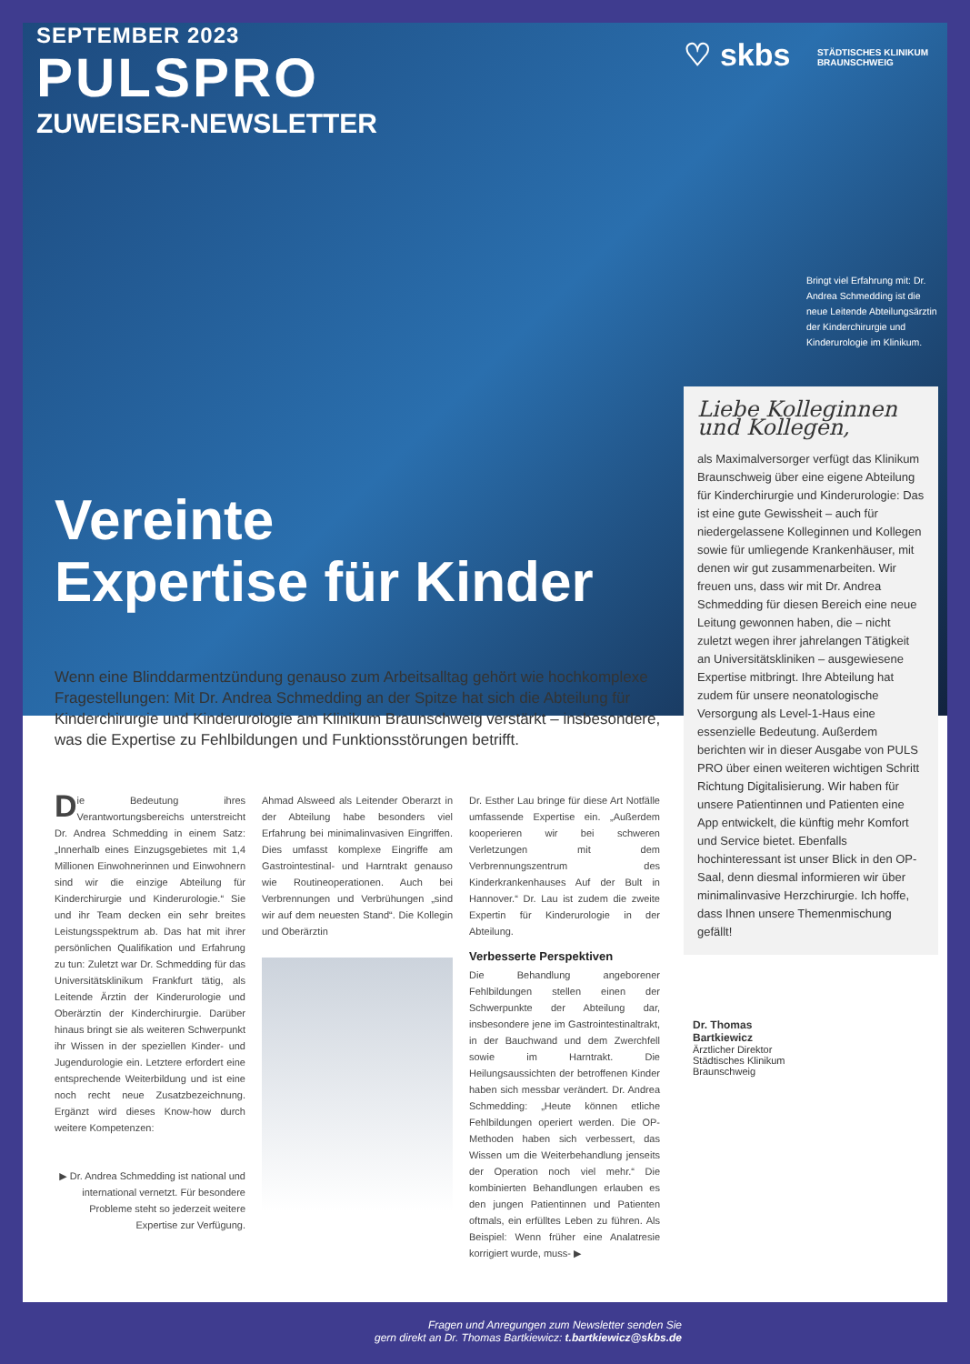SEPTEMBER 2023
PULSPRO
ZUWEISER-NEWSLETTER
Vereinte
Expertise für Kinder
Wenn eine Blinddarmentzündung genauso zum Arbeitsalltag gehört wie hochkomplexe Fragestellungen: Mit Dr. Andrea Schmedding an der Spitze hat sich die Abteilung für Kinderchirurgie und Kinderurologie am Klinikum Braunschweig verstärkt – insbesondere, was die Expertise zu Fehlbildungen und Funktionsstörungen betrifft.
Die Bedeutung ihres Verantwortungsbereichs unterstreicht Dr. Andrea Schmedding in einem Satz: „Innerhalb eines Einzugsgebietes mit 1,4 Millionen Einwohnerinnen und Einwohnern sind wir die einzige Abteilung für Kinderchirurgie und Kinderurologie.“ Sie und ihr Team decken ein sehr breites Leistungsspektrum ab. Das hat mit ihrer persönlichen Qualifikation und Erfahrung zu tun: Zuletzt war Dr. Schmedding für das Universitätsklinikum Frankfurt tätig, als Leitende Ärztin der Kinderurologie und Oberärztin der Kinderchirurgie. Darüber hinaus bringt sie als weiteren Schwerpunkt ihr Wissen in der speziellen Kinder- und Jugendurologie ein. Letztere erfordert eine entsprechende Weiterbildung und ist eine noch recht neue Zusatzbezeichnung. Ergänzt wird dieses Know-how durch weitere Kompetenzen:
▶ Dr. Andrea Schmedding ist national und international vernetzt. Für besondere Probleme steht so jederzeit weitere Expertise zur Verfügung.
Ahmad Alsweed als Leitender Oberarzt in der Abteilung habe besonders viel Erfahrung bei minimalinvasiven Eingriffen. Dies umfasst komplexe Eingriffe am Gastrointestinal- und Harntrakt genauso wie Routineoperationen. Auch bei Verbrennungen und Verbrühungen „sind wir auf dem neuesten Stand“. Die Kollegin und Oberärztin
Dr. Esther Lau bringe für diese Art Notfälle umfassende Expertise ein. „Außerdem kooperieren wir bei schweren Verletzungen mit dem Verbrennungszentrum des Kinderkrankenhauses Auf der Bult in Hannover.“ Dr. Lau ist zudem die zweite Expertin für Kinderurologie in der Abteilung.
Verbesserte Perspektiven
Die Behandlung angeborener Fehlbildungen stellen einen der Schwerpunkte der Abteilung dar, insbesondere jene im Gastrointestinaltrakt, in der Bauchwand und dem Zwerchfell sowie im Harntrakt. Die Heilungsaussichten der betroffenen Kinder haben sich messbar verändert. Dr. Andrea Schmedding: „Heute können etliche Fehlbildungen operiert werden. Die OP-Methoden haben sich verbessert, das Wissen um die Weiterbehandlung jenseits der Operation noch viel mehr.“ Die kombinierten Behandlungen erlauben es den jungen Patientinnen und Patienten oftmals, ein erfülltes Leben zu führen. Als Beispiel: Wenn früher eine Analatresie korrigiert wurde, muss- ▶
♡ skbs STÄDTISCHES KLINIKUM
BRAUNSCHWEIG
Bringt viel Erfahrung mit: Dr. Andrea Schmedding ist die neue Leitende Abteilungsärztin der Kinderchirurgie und Kinderurologie im Klinikum.
Liebe Kolleginnen
und Kollegen,
als Maximalversorger verfügt das Klinikum Braunschweig über eine eigene Abteilung für Kinderchirurgie und Kinderurologie: Das ist eine gute Gewissheit – auch für niedergelassene Kolleginnen und Kollegen sowie für umliegende Krankenhäuser, mit denen wir gut zusammenarbeiten. Wir freuen uns, dass wir mit Dr. Andrea Schmedding für diesen Bereich eine neue Leitung gewonnen haben, die – nicht zuletzt wegen ihrer jahrelangen Tätigkeit an Universitätskliniken – ausgewiesene Expertise mitbringt. Ihre Abteilung hat zudem für unsere neonatologische Versorgung als Level-1-Haus eine essenzielle Bedeutung. Außerdem berichten wir in dieser Ausgabe von PULS PRO über einen weiteren wichtigen Schritt Richtung Digitalisierung. Wir haben für unsere Patientinnen und Patienten eine App entwickelt, die künftig mehr Komfort und Service bietet. Ebenfalls hochinteressant ist unser Blick in den OP-Saal, denn diesmal informieren wir über minimalinvasive Herzchirurgie. Ich hoffe, dass Ihnen unsere Themenmischung gefällt!
Dr. Thomas
Bartkiewicz
Ärztlicher Direktor
Städtisches Klinikum
Braunschweig
Fragen und Anregungen zum Newsletter senden Sie
gern direkt an Dr. Thomas Bartkiewicz: t.bartkiewicz@skbs.de